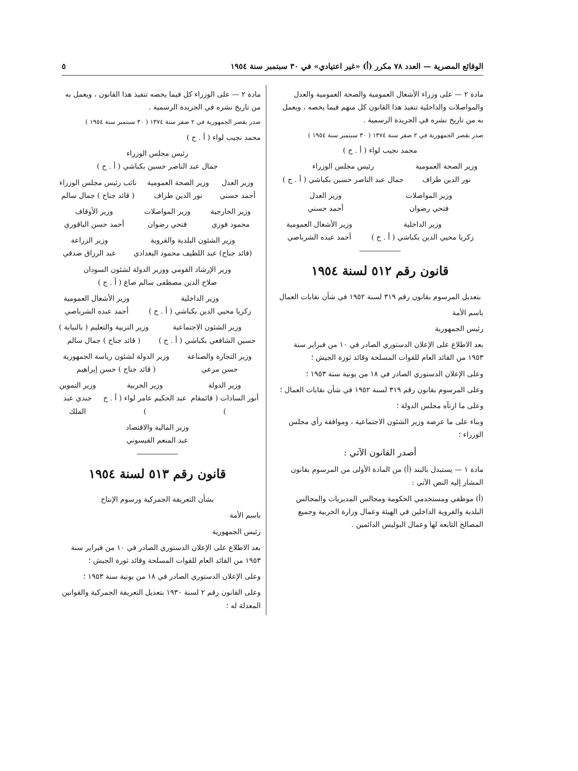الوقائع المصرية — العدد ٧٨ مكرر (أ) «غير اعتيادي» في ٣٠ سبتمبر سنة ١٩٥٤ ٥
مادة ٢ — على وزراء الأشغال العمومية والصحة العمومية والعدل والمواصلات والداخلية تنفيذ هذا القانون كل منهم فيما يخصه ، ويعمل به من تاريخ نشره في الجريدة الرسمية .
صدر بقصر الجمهورية في ٢ صفر سنة ١٣٧٤ ( ٣٠ سبتمبر سنة ١٩٥٤ )
محمد نجيب لواء ( أ . ح )
وزير الصحة العمومية
نور الدين طراف
رئيس مجلس الوزراء
جمال عبد الناصر حسين بكباشي ( أ . ح )
وزير المواصلات
فتحي رضوان
وزير العدل
أحمد حسني
وزير الداخلية
زكريا محيي الدين بكباشي ( أ . ح )
وزير الأشغال العمومية
أحمد عبده الشرباصي
قانون رقم ٥١٢ لسنة ١٩٥٤
بتعديل المرسوم بقانون رقم ٣١٩ لسنة ١٩٥٢ في شأن نقابات العمال
باسم الأمة
رئيس الجمهورية
بعد الاطلاع على الإعلان الدستوري الصادر في ١٠ من فبراير سنة ١٩٥٣ من القائد العام للقوات المسلحة وقائد ثورة الجيش ؛
وعلى الإعلان الدستوري الصادر في ١٨ من يونية سنة ١٩٥٣ ؛
وعلى المرسوم بقانون رقم ٣١٩ لسنة ١٩٥٢ في شأن نقابات العمال ؛
وعلى ما ارتآه مجلس الدولة ؛
وبناء على ما عرضه وزير الشئون الاجتماعية ، وموافقة رأي مجلس الوزراء ؛
أصدر القانون الآتي :
مادة ١ — يستبدل بالبند (أ) من المادة الأولى من المرسوم بقانون المشار إليه النص الآتي :
(أ) موظفي ومستخدمي الحكومة ومجالس المديريات والمجالس البلدية والقروية الداخلين في الهيئة وعمال وزارة الحربية وجميع المصالح التابعة لها وعمال البوليس الدائمين .
مادة ٢ — على الوزراء كل فيما يخصه تنفيذ هذا القانون ، ويعمل به من تاريخ نشره في الجريدة الرسمية .
صدر بقصر الجمهورية في ٢ صفر سنة ١٣٧٤ ( ٣٠ سبتمبر سنة ١٩٥٤ )
محمد نجيب لواء ( أ . ح )
رئيس مجلس الوزراء
جمال عبد الناصر حسين بكباشي ( أ . ح )
وزير العدل
أحمد حسني
وزير الصحة العمومية
نور الدين طراف
نائب رئيس مجلس الوزراء
( قائد جناح ) جمال سالم
وزير الخارجية
محمود فوزي
وزير المواصلات
فتحي رضوان
وزير الأوقاف
أحمد حسن الباقوري
وزير الشئون البلدية والقروية
(قائد جناح) عبد اللطيف محمود البغدادي
وزير الزراعة
عبد الرزاق صدقي
وزير الإرشاد القومي ووزير الدولة لشئون السودان
صلاح الدين مصطفى سالم صاغ ( أ . ح )
وزير الداخلية
زكريا محيي الدين بكباشي ( أ . ح )
وزير الأشغال العمومية
أحمد عبده الشرباصي
وزير الشئون الاجتماعية
حسين الشافعي بكباشي ( أ . ح )
وزير التربية والتعليم ( بالنيابة )
( قائد جناح ) جمال سالم
وزير التجارة والصناعة
حسن مرعي
وزير الدولة لشئون رياسة الجمهورية
( قائد جناح ) حسن إبراهيم
وزير الدولة
أنور السادات ( قائمقام )
وزير الحربية
عبد الحكيم عامر لواء ( أ . ح )
وزير التموين
جندي عبد الملك
وزير المالية والاقتصاد
عبد المنعم القيسوني
قانون رقم ٥١٣ لسنة ١٩٥٤
بشأن التعريفة الجمركية ورسوم الإنتاج
باسم الأمة
رئيس الجمهورية
بعد الاطلاع على الإعلان الدستوري الصادر في ١٠ من فبراير سنة ١٩٥٣ من القائد العام للقوات المسلحة وقائد ثورة الجيش ؛
وعلى الإعلان الدستوري الصادر في ١٨ من يونية سنة ١٩٥٣ ؛
وعلى القانون رقم ٢ لسنة ١٩٣٠ بتعديل التعريفة الجمركية والقوانين المعدلة له ؛